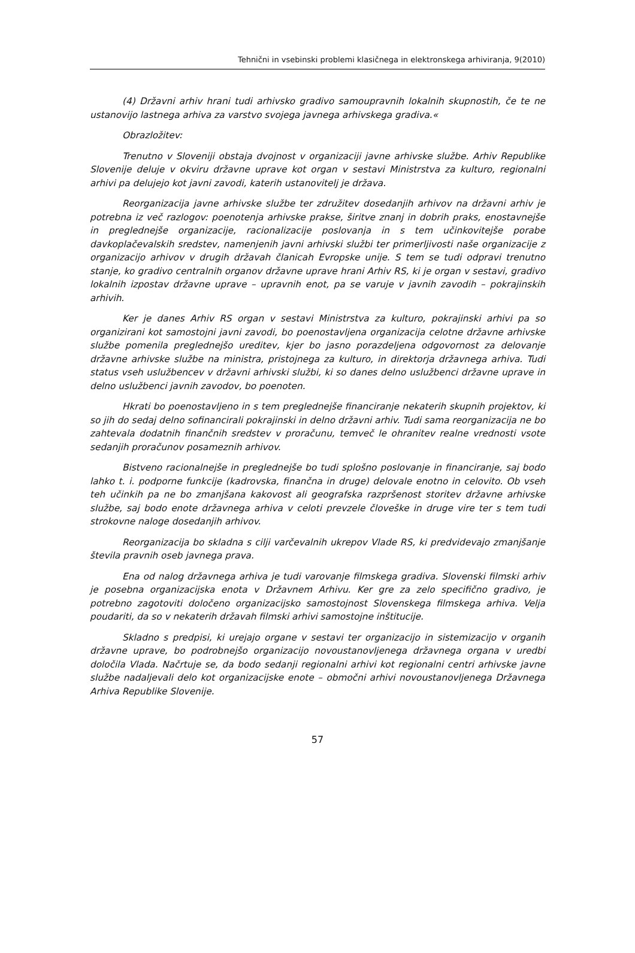Tehnični in vsebinski problemi klasičnega in elektronskega arhiviranja, 9(2010)
(4) Državni arhiv hrani tudi arhivsko gradivo samoupravnih lokalnih skupnostih, če te ne ustanovijo lastnega arhiva za varstvo svojega javnega arhivskega gradiva.«
Obrazložitev:
Trenutno v Sloveniji obstaja dvojnost v organizaciji javne arhivske službe. Arhiv Republike Slovenije deluje v okviru državne uprave kot organ v sestavi Ministrstva za kulturo, regionalni arhivi pa delujejo kot javni zavodi, katerih ustanovitelj je država.
Reorganizacija javne arhivske službe ter združitev dosedanjih arhivov na državni arhiv je potrebna iz več razlogov: poenotenja arhivske prakse, širitve znanj in dobrih praks, enostavnejše in preglednejše organizacije, racionalizacije poslovanja in s tem učinkovitejše porabe davkoplačevalskih sredstev, namenjenih javni arhivski službi ter primerljivosti naše organizacije z organizacijo arhivov v drugih državah članicah Evropske unije. S tem se tudi odpravi trenutno stanje, ko gradivo centralnih organov državne uprave hrani Arhiv RS, ki je organ v sestavi, gradivo lokalnih izpostav državne uprave – upravnih enot, pa se varuje v javnih zavodih – pokrajinskih arhivih.
Ker je danes Arhiv RS organ v sestavi Ministrstva za kulturo, pokrajinski arhivi pa so organizirani kot samostojni javni zavodi, bo poenostavljena organizacija celotne državne arhivske službe pomenila preglednejšo ureditev, kjer bo jasno porazdeljena odgovornost za delovanje državne arhivske službe na ministra, pristojnega za kulturo, in direktorja državnega arhiva. Tudi status vseh uslužbencev v državni arhivski službi, ki so danes delno uslužbenci državne uprave in delno uslužbenci javnih zavodov, bo poenoten.
Hkrati bo poenostavljeno in s tem preglednejše financiranje nekaterih skupnih projektov, ki so jih do sedaj delno sofinancirali pokrajinski in delno državni arhiv. Tudi sama reorganizacija ne bo zahtevala dodatnih finančnih sredstev v proračunu, temveč le ohranitev realne vrednosti vsote sedanjih proračunov posameznih arhivov.
Bistveno racionalnejše in preglednejše bo tudi splošno poslovanje in financiranje, saj bodo lahko t. i. podporne funkcije (kadrovska, finančna in druge) delovale enotno in celovito. Ob vseh teh učinkih pa ne bo zmanjšana kakovost ali geografska razpršenost storitev državne arhivske službe, saj bodo enote državnega arhiva v celoti prevzele človeške in druge vire ter s tem tudi strokovne naloge dosedanjih arhivov.
Reorganizacija bo skladna s cilji varčevalnih ukrepov Vlade RS, ki predvidevajo zmanjšanje števila pravnih oseb javnega prava.
Ena od nalog državnega arhiva je tudi varovanje filmskega gradiva. Slovenski filmski arhiv je posebna organizacijska enota v Državnem Arhivu. Ker gre za zelo specifično gradivo, je potrebno zagotoviti določeno organizacijsko samostojnost Slovenskega filmskega arhiva. Velja poudariti, da so v nekaterih državah filmski arhivi samostojne inštitucije.
Skladno s predpisi, ki urejajo organe v sestavi ter organizacijo in sistemizacijo v organih državne uprave, bo podrobnejšo organizacijo novoustanovljenega državnega organa v uredbi določila Vlada. Načrtuje se, da bodo sedanji regionalni arhivi kot regionalni centri arhivske javne službe nadaljevali delo kot organizacijske enote – območni arhivi novoustanovljenega Državnega Arhiva Republike Slovenije.
57